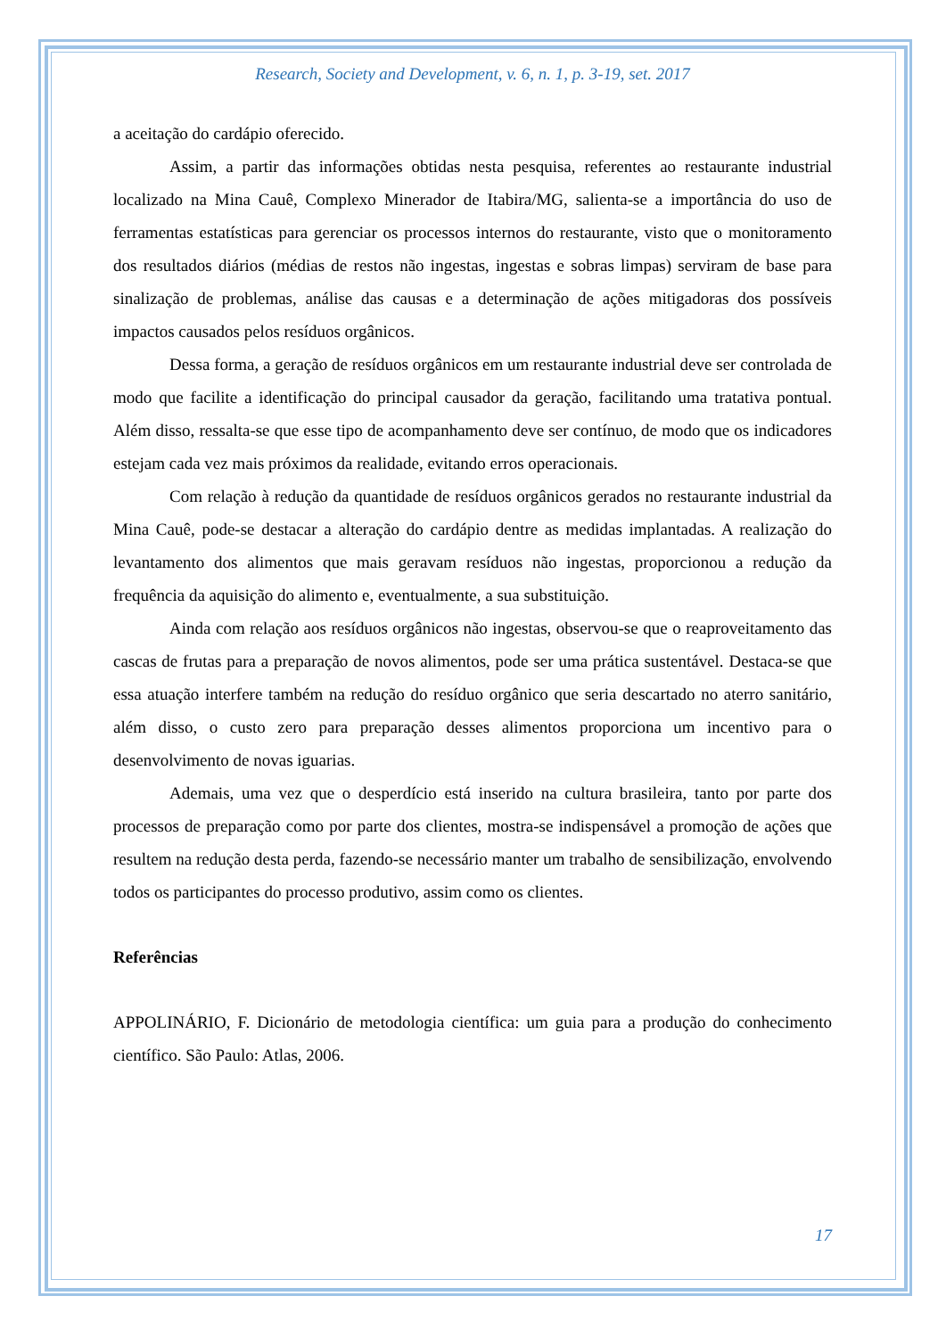Research, Society and Development, v. 6, n. 1, p. 3-19, set. 2017
a aceitação do cardápio oferecido.
Assim, a partir das informações obtidas nesta pesquisa, referentes ao restaurante industrial localizado na Mina Cauê, Complexo Minerador de Itabira/MG, salienta-se a importância do uso de ferramentas estatísticas para gerenciar os processos internos do restaurante, visto que o monitoramento dos resultados diários (médias de restos não ingestas, ingestas e sobras limpas) serviram de base para sinalização de problemas, análise das causas e a determinação de ações mitigadoras dos possíveis impactos causados pelos resíduos orgânicos.
Dessa forma, a geração de resíduos orgânicos em um restaurante industrial deve ser controlada de modo que facilite a identificação do principal causador da geração, facilitando uma tratativa pontual. Além disso, ressalta-se que esse tipo de acompanhamento deve ser contínuo, de modo que os indicadores estejam cada vez mais próximos da realidade, evitando erros operacionais.
Com relação à redução da quantidade de resíduos orgânicos gerados no restaurante industrial da Mina Cauê, pode-se destacar a alteração do cardápio dentre as medidas implantadas. A realização do levantamento dos alimentos que mais geravam resíduos não ingestas, proporcionou a redução da frequência da aquisição do alimento e, eventualmente, a sua substituição.
Ainda com relação aos resíduos orgânicos não ingestas, observou-se que o reaproveitamento das cascas de frutas para a preparação de novos alimentos, pode ser uma prática sustentável. Destaca-se que essa atuação interfere também na redução do resíduo orgânico que seria descartado no aterro sanitário, além disso, o custo zero para preparação desses alimentos proporciona um incentivo para o desenvolvimento de novas iguarias.
Ademais, uma vez que o desperdício está inserido na cultura brasileira, tanto por parte dos processos de preparação como por parte dos clientes, mostra-se indispensável a promoção de ações que resultem na redução desta perda, fazendo-se necessário manter um trabalho de sensibilização, envolvendo todos os participantes do processo produtivo, assim como os clientes.
Referências
APPOLINÁRIO, F. Dicionário de metodologia científica: um guia para a produção do conhecimento científico. São Paulo: Atlas, 2006.
17